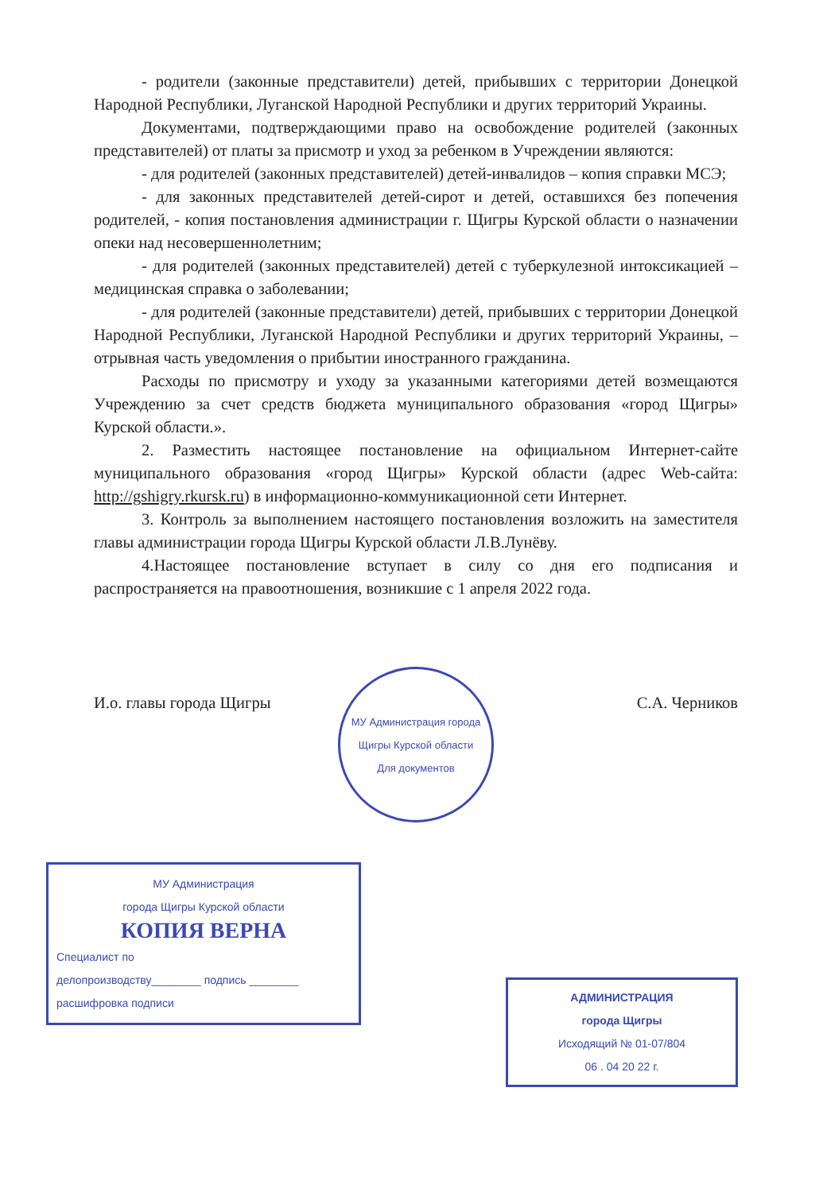- родители (законные представители) детей, прибывших с территории Донецкой Народной Республики, Луганской Народной Республики и других территорий Украины.
Документами, подтверждающими право на освобождение родителей (законных представителей) от платы за присмотр и уход за ребенком в Учреждении являются:
- для родителей (законных представителей) детей-инвалидов – копия справки МСЭ;
- для законных представителей детей-сирот и детей, оставшихся без попечения родителей, - копия постановления администрации г. Щигры Курской области о назначении опеки над несовершеннолетним;
- для родителей (законных представителей) детей с туберкулезной интоксикацией – медицинская справка о заболевании;
- для родителей (законные представители) детей, прибывших с территории Донецкой Народной Республики, Луганской Народной Республики и других территорий Украины, – отрывная часть уведомления о прибытии иностранного гражданина.
Расходы по присмотру и уходу за указанными категориями детей возмещаются Учреждению за счет средств бюджета муниципального образования «город Щигры» Курской области.».
2. Разместить настоящее постановление на официальном Интернет-сайте муниципального образования «город Щигры» Курской области (адрес Web-сайта: http://gshigry.rkursk.ru) в информационно-коммуникационной сети Интернет.
3. Контроль за выполнением настоящего постановления возложить на заместителя главы администрации города Щигры Курской области Л.В.Лунёву.
4.Настоящее постановление вступает в силу со дня его подписания и распространяется на правоотношения, возникшие с 1 апреля 2022 года.
И.о. главы города Щигры С.А. Черников
МУ Администрация города Щигры Курской области
Для документов
МУ Администрация
города Щигры Курской области
КОПИЯ ВЕРНА
Специалист по
делопроизводству________ подпись ________ расшифровка подписи
АДМИНИСТРАЦИЯ
города Щигры
Исходящий № 01-07/804
06 . 04 20 22 г.